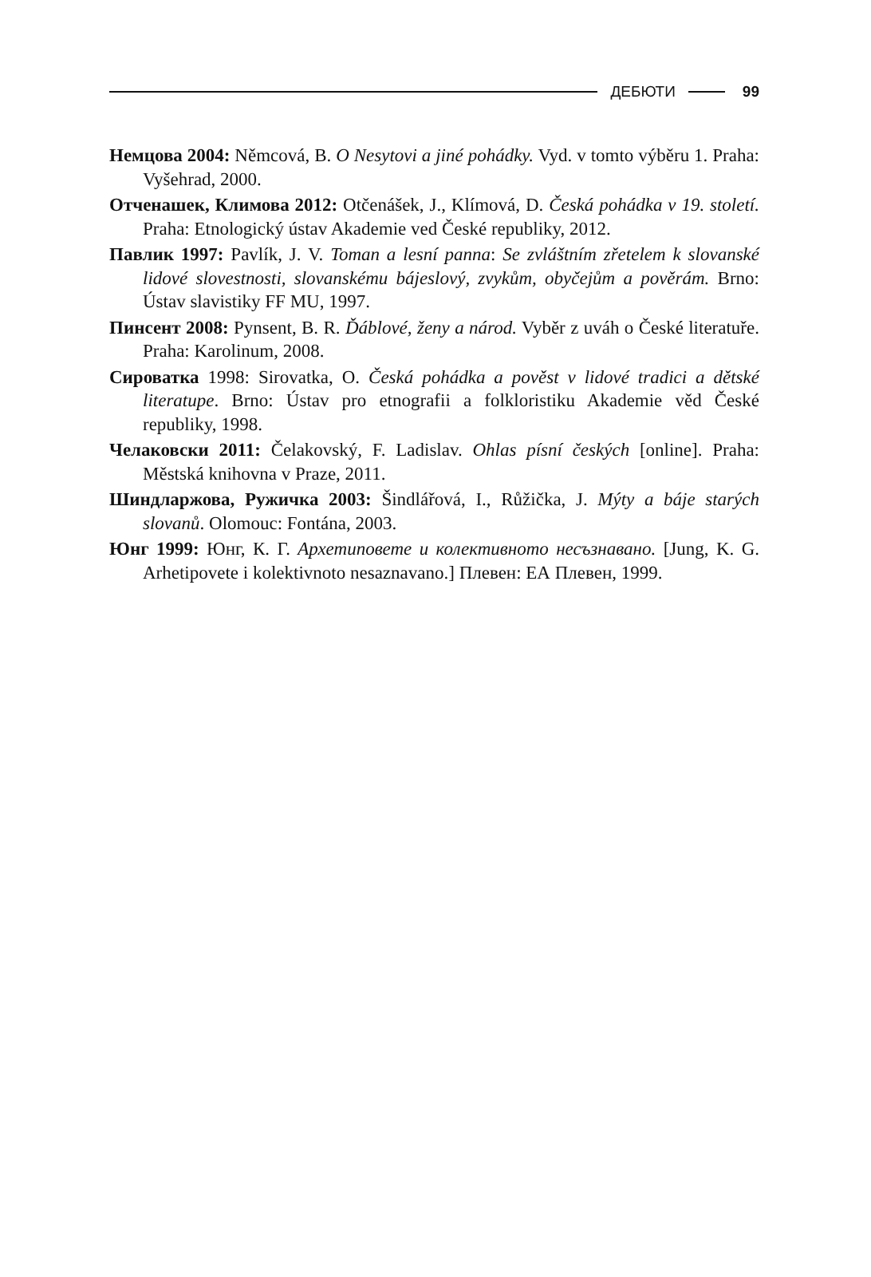ДЕБЮТИ 99
Немцова 2004: Němcová, B. O Nesytovi a jiné pohádky. Vyd. v tomto výběru 1. Praha: Vyšehrad, 2000.
Отченашек, Климова 2012: Otčenášek, J., Klímová, D. Česká pohádka v 19. století. Praha: Etnologický ústav Akademie ved České republiky, 2012.
Павлик 1997: Pavlík, J. V. Toman a lesní panna: Se zvláštním zřetelem k slovanské lidové slovestnosti, slovanskému bájeslový, zvykům, obyčejům a pověrám. Brno: Ústav slavistiky FF MU, 1997.
Пинсент 2008: Pynsent, B. R. Ďáblové, ženy a národ. Vyběr z uváh o České literatuře. Praha: Karolinum, 2008.
Сироватка 1998: Sirovatka, O. Česká pohádka a pověst v lidové tradici a dětské literatupe. Brno: Ústav pro etnografii a folkloristiku Akademie věd České republiky, 1998.
Челаковски 2011: Čelakovský, F. Ladislav. Ohlas písní českých [online]. Praha: Městská knihovna v Praze, 2011.
Шиндларжова, Ружичка 2003: Šindlářová, I., Růžička, J. Mýty a báje starých slovanů. Olomouc: Fontána, 2003.
Юнг 1999: Юнг, К. Г. Архетиповете и колективното несъзнавано. [Jung, K. G. Arhetipovete i kolektivnoto nesaznavano.] Плевен: ЕА Плевен, 1999.